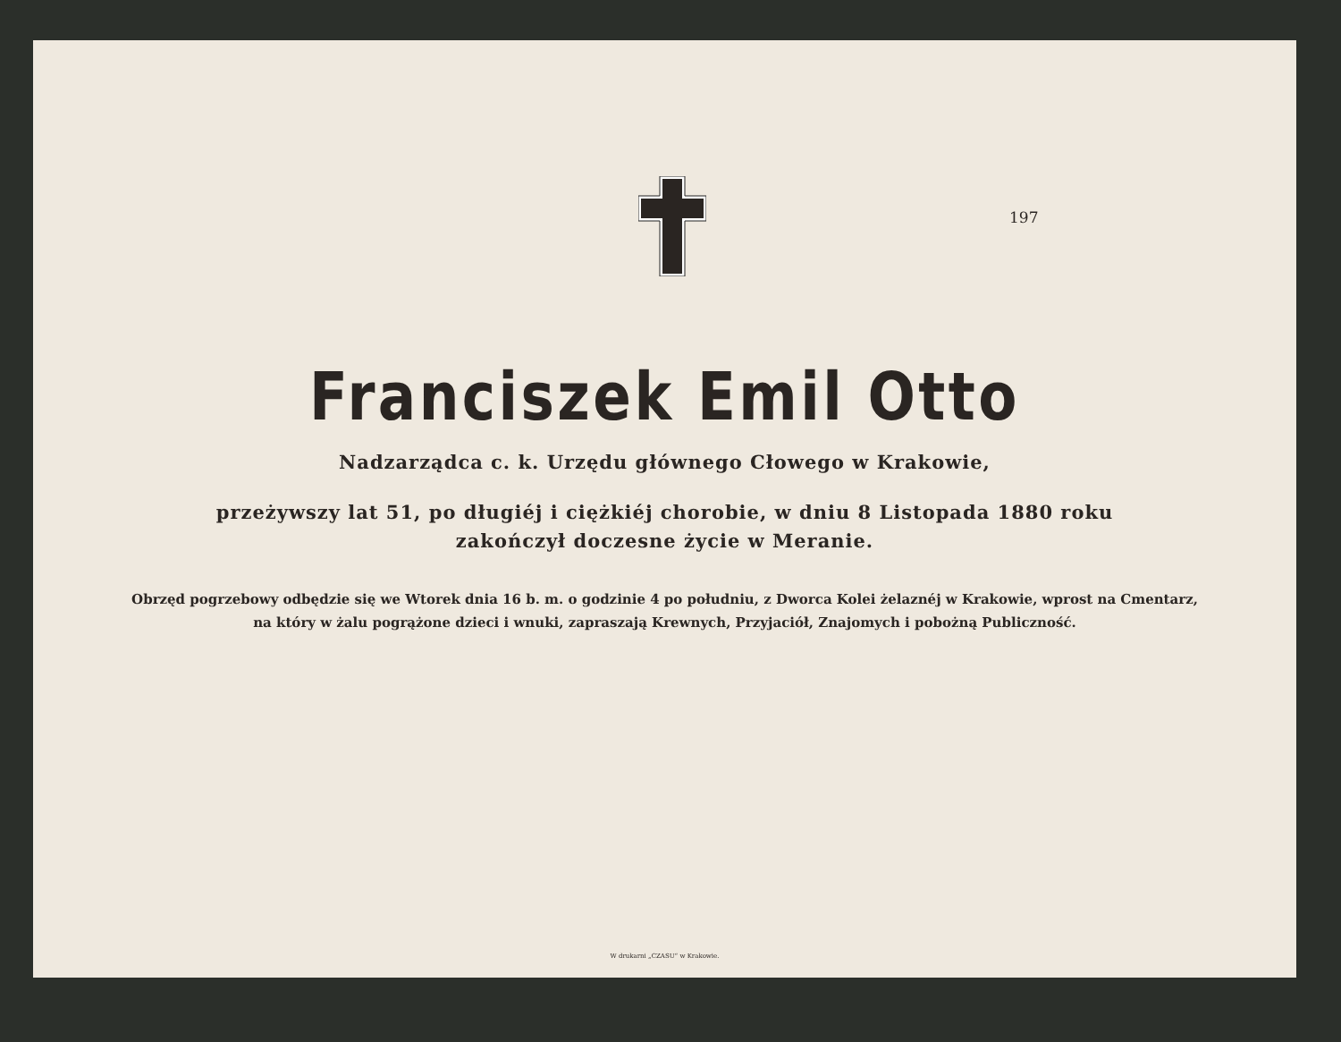197
Franciszek Emil Otto
Nadzarządca c. k. Urzędu głównego Cłowego w Krakowie,
przeżywszy lat 51, po długiéj i ciężkiéj chorobie, w dniu 8 Listopada 1880 roku
zakończył doczesne życie w Meranie.
Obrzęd pogrzebowy odbędzie się we Wtorek dnia 16 b. m. o godzinie 4 po południu, z Dworca Kolei żelaznéj w Krakowie, wprost na Cmentarz, na który w żalu pogrążone dzieci i wnuki, zapraszają Krewnych, Przyjaciół, Znajomych i pobożną Publiczność.
W drukarni „CZASU“ w Krakowie.